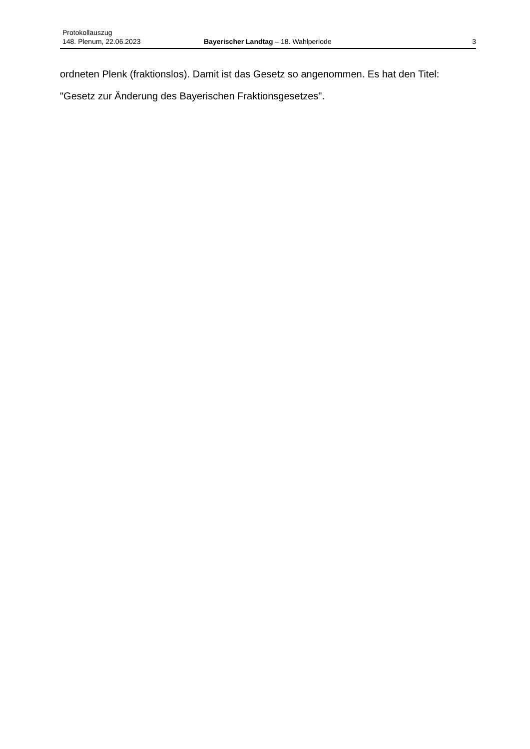Protokollauszug
148. Plenum, 22.06.2023 Bayerischer Landtag – 18. Wahlperiode
3
ordneten Plenk (fraktionslos). Damit ist das Gesetz so angenommen. Es hat den Titel:
"Gesetz zur Änderung des Bayerischen Fraktionsgesetzes".